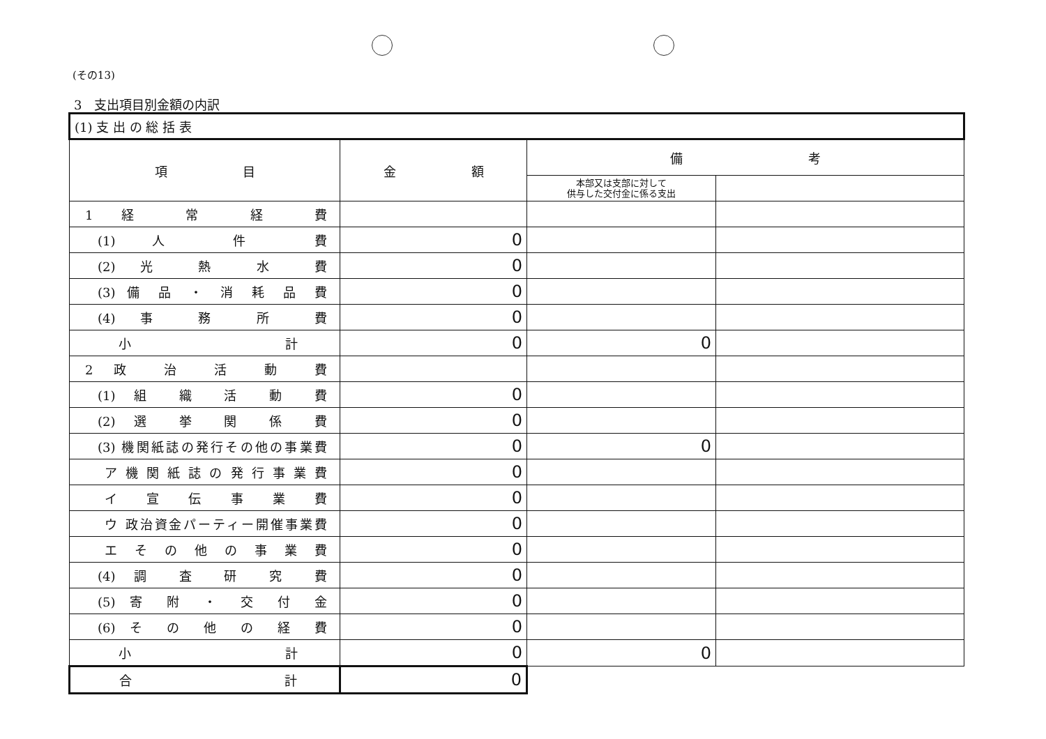(その13)
3　支出項目別金額の内訳
| (1) 支 出 の 総 括 表 | | | |
| 項 目 | 金 額 | 備 考 | |
| | | 本部又は支部に対して 供与した交付金に係る支出 | |
| 1 経 常 経 費 | | | |
| (1) 人 件 費 | 0 | | |
| (2) 光 熱 水 費 | 0 | | |
| (3) 備 品 ・ 消 耗 品 費 | 0 | | |
| (4) 事 務 所 費 | 0 | | |
| 小 計 | 0 | 0 | |
| 2 政 治 活 動 費 | | | |
| (1) 組 織 活 動 費 | 0 | | |
| (2) 選 挙 関 係 費 | 0 | | |
| (3) 機関紙誌の発行その他の事業費 | 0 | 0 | |
| ア 機 関 紙 誌 の 発 行 事 業 費 | 0 | | |
| イ 宣 伝 事 業 費 | 0 | | |
| ウ 政治資金パーティー開催事業費 | 0 | | |
| エ そ の 他 の 事 業 費 | 0 | | |
| (4) 調 査 研 究 費 | 0 | | |
| (5) 寄 附 ・ 交 付 金 | 0 | | |
| (6) そ の 他 の 経 費 | 0 | | |
| 小 計 | 0 | 0 | |
| 合 計 | 0 | | |